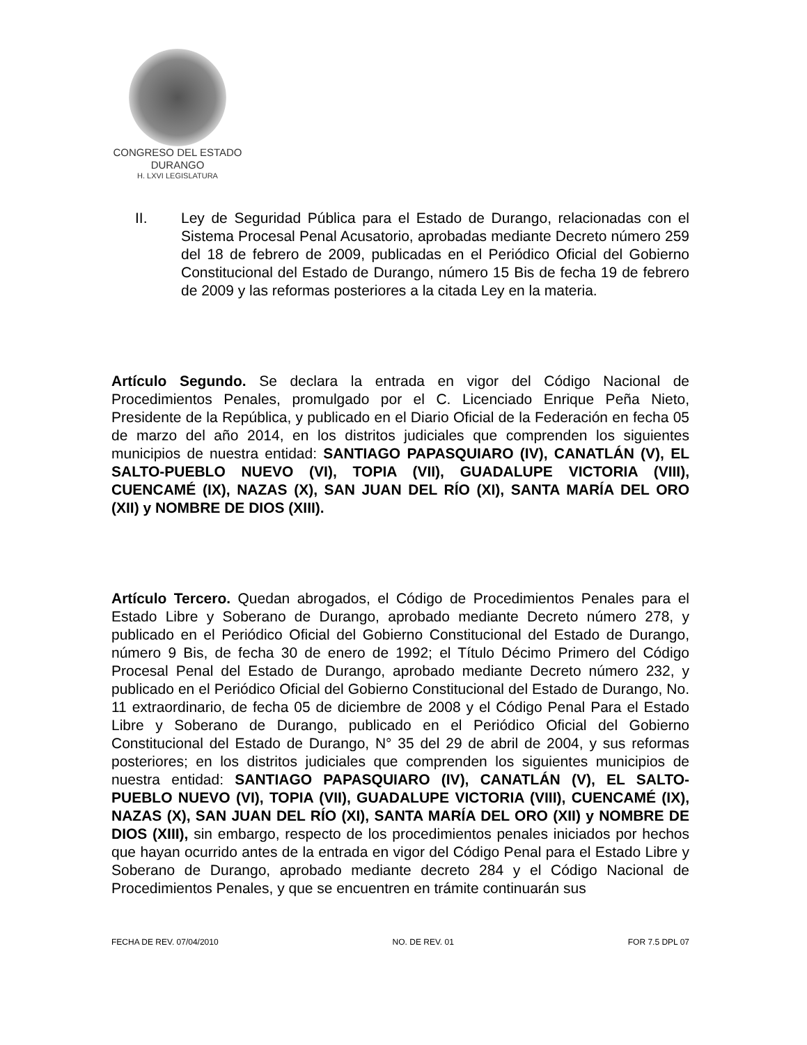CONGRESO DEL ESTADO
DURANGO
H. LXVI LEGISLATURA
II. Ley de Seguridad Pública para el Estado de Durango, relacionadas con el Sistema Procesal Penal Acusatorio, aprobadas mediante Decreto número 259 del 18 de febrero de 2009, publicadas en el Periódico Oficial del Gobierno Constitucional del Estado de Durango, número 15 Bis de fecha 19 de febrero de 2009 y las reformas posteriores a la citada Ley en la materia.
Artículo Segundo. Se declara la entrada en vigor del Código Nacional de Procedimientos Penales, promulgado por el C. Licenciado Enrique Peña Nieto, Presidente de la República, y publicado en el Diario Oficial de la Federación en fecha 05 de marzo del año 2014, en los distritos judiciales que comprenden los siguientes municipios de nuestra entidad: SANTIAGO PAPASQUIARO (IV), CANATLÁN (V), EL SALTO-PUEBLO NUEVO (VI), TOPIA (VII), GUADALUPE VICTORIA (VIII), CUENCAMÉ (IX), NAZAS (X), SAN JUAN DEL RÍO (XI), SANTA MARÍA DEL ORO (XII) y NOMBRE DE DIOS (XIII).
Artículo Tercero. Quedan abrogados, el Código de Procedimientos Penales para el Estado Libre y Soberano de Durango, aprobado mediante Decreto número 278, y publicado en el Periódico Oficial del Gobierno Constitucional del Estado de Durango, número 9 Bis, de fecha 30 de enero de 1992; el Título Décimo Primero del Código Procesal Penal del Estado de Durango, aprobado mediante Decreto número 232, y publicado en el Periódico Oficial del Gobierno Constitucional del Estado de Durango, No. 11 extraordinario, de fecha 05 de diciembre de 2008 y el Código Penal Para el Estado Libre y Soberano de Durango, publicado en el Periódico Oficial del Gobierno Constitucional del Estado de Durango, N° 35 del 29 de abril de 2004, y sus reformas posteriores; en los distritos judiciales que comprenden los siguientes municipios de nuestra entidad: SANTIAGO PAPASQUIARO (IV), CANATLÁN (V), EL SALTO-PUEBLO NUEVO (VI), TOPIA (VII), GUADALUPE VICTORIA (VIII), CUENCAMÉ (IX), NAZAS (X), SAN JUAN DEL RÍO (XI), SANTA MARÍA DEL ORO (XII) y NOMBRE DE DIOS (XIII), sin embargo, respecto de los procedimientos penales iniciados por hechos que hayan ocurrido antes de la entrada en vigor del Código Penal para el Estado Libre y Soberano de Durango, aprobado mediante decreto 284 y el Código Nacional de Procedimientos Penales, y que se encuentren en trámite continuarán sus
FECHA DE REV. 07/04/2010 NO. DE REV. 01 FOR 7.5 DPL 07